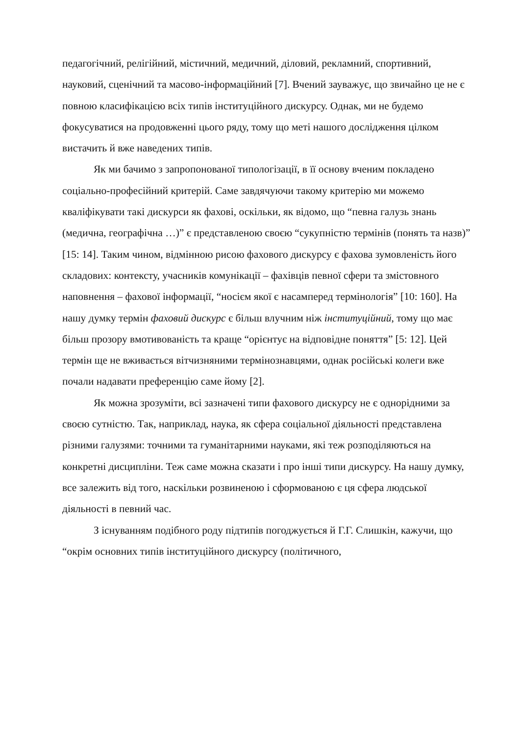педагогічний, релігійний, містичний, медичний, діловий, рекламний, спортивний, науковий, сценічний та масово-інформаційний [7]. Вчений зауважує, що звичайно це не є повною класифікацією всіх типів інституційного дискурсу. Однак, ми не будемо фокусуватися на продовженні цього ряду, тому що меті нашого дослідження цілком вистачить й вже наведених типів.
Як ми бачимо з запропонованої типологізації, в її основу вченим покладено соціально-професійний критерій. Саме завдячуючи такому критерію ми можемо кваліфікувати такі дискурси як фахові, оскільки, як відомо, що “певна галузь знань (медична, географічна …)” є представленою своєю “сукупністю термінів (понять та назв)” [15: 14]. Таким чином, відмінною рисою фахового дискурсу є фахова зумовленість його складових: контексту, учасників комунікації – фахівців певної сфери та змістовного наповнення – фахової інформації, “носієм якої є насамперед термінологія” [10: 160]. На нашу думку термін фаховий дискурс є більш влучним ніж інституційний, тому що має більш прозору вмотивованість та краще “орієнтує на відповідне поняття” [5: 12]. Цей термін ще не вживається вітчизняними термінознавцями, однак російські колеги вже почали надавати преференцію саме йому [2].
Як можна зрозуміти, всі зазначені типи фахового дискурсу не є однорідними за своєю сутністю. Так, наприклад, наука, як сфера соціальної діяльності представлена різними галузями: точними та гуманітарними науками, які теж розподіляються на конкретні дисципліни. Теж саме можна сказати і про інші типи дискурсу. На нашу думку, все залежить від того, наскільки розвиненою і сформованою є ця сфера людської діяльності в певний час.
З існуванням подібного роду підтипів погоджується й Г.Г. Слишкін, кажучи, що “окрім основних типів інституційного дискурсу (політичного,